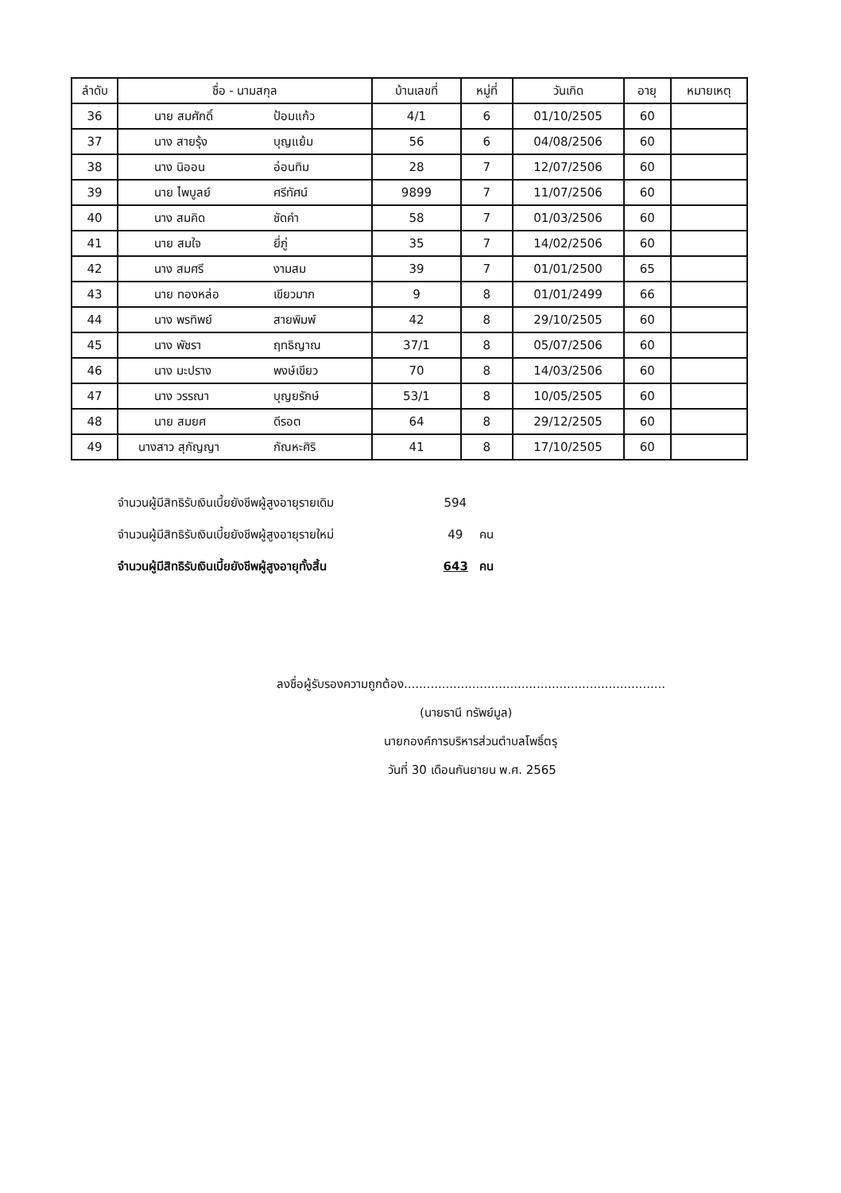| ลำดับ | ชื่อ - นามสกุล | บ้านเลขที่ | หมู่ที่ | วันเกิด | อายุ | หมายเหตุ |
| --- | --- | --- | --- | --- | --- | --- |
| 36 | นาย สมศักดิ์ ป้อมแก้ว | 4/1 | 6 | 01/10/2505 | 60 | |
| 37 | นาง สายรุ้ง บุญแย้ม | 56 | 6 | 04/08/2506 | 60 | |
| 38 | นาง นิออน อ่อนทิม | 28 | 7 | 12/07/2506 | 60 | |
| 39 | นาย ไพบูลย์ ศรีทัศน์ | 9899 | 7 | 11/07/2506 | 60 | |
| 40 | นาง สมคิด ชัดคำ | 58 | 7 | 01/03/2506 | 60 | |
| 41 | นาย สมใจ ยี่ภู่ | 35 | 7 | 14/02/2506 | 60 | |
| 42 | นาง สมศรี งามสม | 39 | 7 | 01/01/2500 | 65 | |
| 43 | นาย ทองหล่อ เขียวมาก | 9 | 8 | 01/01/2499 | 66 | |
| 44 | นาง พรทิพย์ สายพิมพ์ | 42 | 8 | 29/10/2505 | 60 | |
| 45 | นาง พัชรา ฤทธิญาณ | 37/1 | 8 | 05/07/2506 | 60 | |
| 46 | นาง มะปราง พงษ์เขียว | 70 | 8 | 14/03/2506 | 60 | |
| 47 | นาง วรรณา บุญยรักษ์ | 53/1 | 8 | 10/05/2505 | 60 | |
| 48 | นาย สมยศ ดีรอต | 64 | 8 | 29/12/2505 | 60 | |
| 49 | นางสาว สุกัญญา กัณหะศิริ | 41 | 8 | 17/10/2505 | 60 | |
จำนวนผู้มีสิทธิรับเงินเบี้ยยังชีพผู้สูงอายุรายเดิม 594
จำนวนผู้มีสิทธิรับเงินเบี้ยยังชีพผู้สูงอายุรายใหม่ 49 คน
จำนวนผู้มีสิทธิรับเงินเบี้ยยังชีพผู้สูงอายุทั้งสิ้น 643 คน
ลงชื่อผู้รับรองความถูกต้อง.....................................................................
(นายธานี ทรัพย์มูล)
นายกองค์การบริหารส่วนตำบลโพธิ์ตรุ
วันที่ 30 เดือนกันยายน พ.ศ. 2565